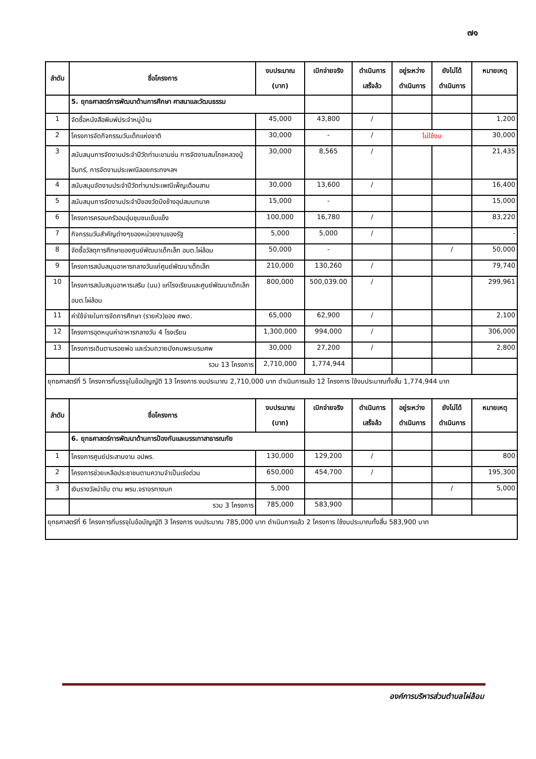๗๑
| ลำดับ | ชื่อโครงการ | งบประมาณ (บาท) | เบิกจ่ายจริง | ดำเนินการ เสร็จล้ว | อยู่ระหว่าง ดำเนินการ | ยังไม่ได้ ดำเนินการ | หมายเหตุ |
| --- | --- | --- | --- | --- | --- | --- | --- |
| | 5. ยุทธศาสตร์การพัฒนาด้านการศึกษา ศาสนาและวัฒนธรรม | | | | | | |
| 1 | จัดซื้อหนังสือพิมพ์ประจำหมู่บ้าน | 45,000 | 43,800 | / | | | 1,200 |
| 2 | โครงการจัดกิจกรรมวันเด็กแห่งชาติ | 30,000 | - | / | ไม่ใช้งบ | | 30,000 |
| 3 | สนับสนุนการจัดงานประจำปีวัดท่ามะขามช่น การจัดงานสมโภชหลวงปู่อินทร์, การจัดงานประเพณีลอยกระทงฯลฯ | 30,000 | 8,565 | / | | | 21,435 |
| 4 | สนับสนุนจัดงานประจำปีวัดท่านาประเพณีเพ็ญเดือนสาม | 30,000 | 13,600 | / | | | 16,400 |
| 5 | สนับสนุนการจัดงานประจำปีของวัดบึงช้างอุปสมบทนาค | 15,000 | - | | | | 15,000 |
| 6 | โครงการครอบครัวอบอุ่นชุมชนเข้มแข็ง | 100,000 | 16,780 | / | | | 83,220 |
| 7 | กิจกรรมวันสำคัญต่างๆของหน่วยงานของรัฐ | 5,000 | 5,000 | / | | | - |
| 8 | จัดซื้อวัสดุการศึกษาของศูนย์พัฒนาเด็กเล็ก อบต.ไผ่ล้อม | 50,000 | - | | | / | 50,000 |
| 9 | โครงการสนับสนุนอาหารกลางวันแก่ศูนย์พัฒนาเด็กเล็ก | 210,000 | 130,260 | / | | | 79,740 |
| 10 | โครงการสนับสนุนอาหารเสริม (นม) แก่โรงเรียนและศูนย์พัฒนาเด็กเล็ก อบต.ไผ่ล้อม | 800,000 | 500,039.00 | / | | | 299,961 |
| 11 | ค่าใช้จ่ายในการจัดการศึกษา (รายหัว)ของ ศพด. | 65,000 | 62,900 | / | | | 2,100 |
| 12 | โครงการอุดหนุนค่าอาหารกลางวัน 4 โรงเรียน | 1,300,000 | 994,000 | / | | | 306,000 |
| 13 | โครงการเดินตามรอยพ่อ และร่วมถวายบังคมพระบรมศพ | 30,000 | 27,200 | / | | | 2,800 |
| | รวม 13 โครงการ | 2,710,000 | 1,774,944 | | | | |
| ยุทธศาสตร์ที่ 5 โครงการที่บรรจุในข้อบัญญัติ 13 โครงการ งบประมาณ 2,710,000 บาท ดำเนินการแล้ว 12 โครงการ ใช้งบประมาณทั้งสิ้น 1,774,944 บาท | | | | | | | |
| ลำดับ | ชื่อโครงการ | งบประมาณ (บาท) | เบิกจ่ายจริง | ดำเนินการ เสร็จล้ว | อยู่ระหว่าง ดำเนินการ | ยังไม่ได้ ดำเนินการ | หมายเหตุ |
| | 6. ยุทธศาสตร์การพัฒนาด้านการป้องกันและบรรเทาสาธารณภัย | | | | | | |
| 1 | โครงการศูนย์ประสานงาน อปพร. | 130,000 | 129,200 | / | | | 800 |
| 2 | โครงการช่วยเหลือประชาชนตามความจำเป็นเร่งด่วน | 650,000 | 454,700 | / | | | 195,300 |
| 3 | เงินรางวัลนำจับ ตาม พรบ.จราจรทางบก | 5,000 | | | | / | 5,000 |
| | รวม 3 โครงการ | 785,000 | 583,900 | | | | |
| ยุทธศาสตร์ที่ 6 โครงการที่บรรจุในข้อบัญญัติ 3 โครงการ งบประมาณ 785,000 บาท ดำเนินการแล้ว 2 โครงการ ใช้งบประมาณทั้งสิ้น 583,900 บาท | | | | | | | |
องค์การบริหารส่วนตำบลไผ่ล้อม